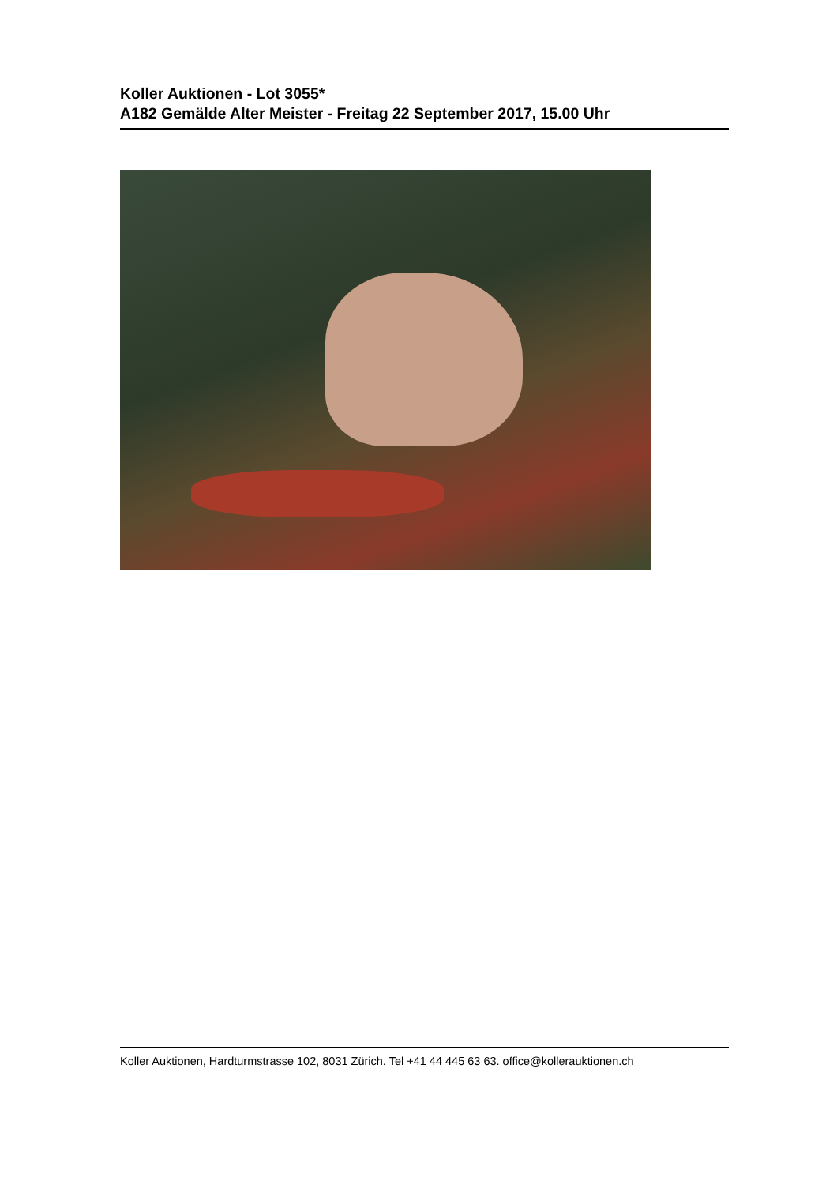Koller Auktionen - Lot 3055*
A182 Gemälde Alter Meister - Freitag 22 September 2017, 15.00 Uhr
Koller Auktionen, Hardturmstrasse 102, 8031 Zürich. Tel +41 44 445 63 63. office@kollerauktionen.ch